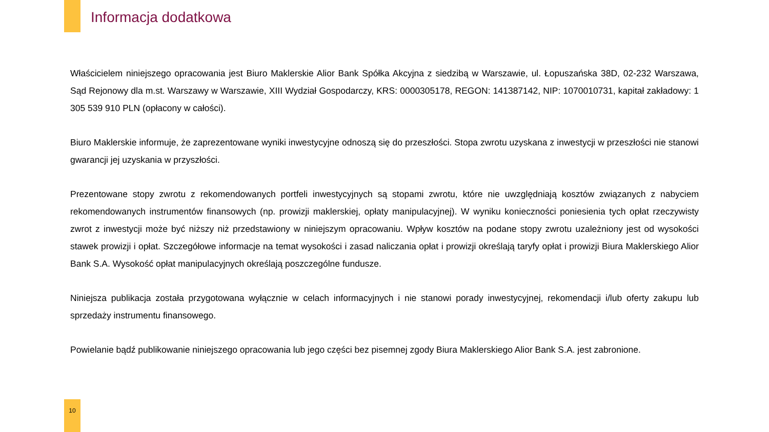Informacja dodatkowa
Właścicielem niniejszego opracowania jest Biuro Maklerskie Alior Bank Spółka Akcyjna z siedzibą w Warszawie, ul. Łopuszańska 38D, 02-232 Warszawa, Sąd Rejonowy dla m.st. Warszawy w Warszawie, XIII Wydział Gospodarczy, KRS: 0000305178, REGON: 141387142, NIP: 1070010731, kapitał zakładowy: 1 305 539 910 PLN (opłacony w całości).
Biuro Maklerskie informuje, że zaprezentowane wyniki inwestycyjne odnoszą się do przeszłości. Stopa zwrotu uzyskana z inwestycji w przeszłości nie stanowi gwarancji jej uzyskania w przyszłości.
Prezentowane stopy zwrotu z rekomendowanych portfeli inwestycyjnych są stopami zwrotu, które nie uwzględniają kosztów związanych z nabyciem rekomendowanych instrumentów finansowych (np. prowizji maklerskiej, opłaty manipulacyjnej). W wyniku konieczności poniesienia tych opłat rzeczywisty zwrot z inwestycji może być niższy niż przedstawiony w niniejszym opracowaniu. Wpływ kosztów na podane stopy zwrotu uzależniony jest od wysokości stawek prowizji i opłat. Szczegółowe informacje na temat wysokości i zasad naliczania opłat i prowizji określają taryfy opłat i prowizji Biura Maklerskiego Alior Bank S.A. Wysokość opłat manipulacyjnych określają poszczególne fundusze.
Niniejsza publikacja została przygotowana wyłącznie w celach informacyjnych i nie stanowi porady inwestycyjnej, rekomendacji i/lub oferty zakupu lub sprzedaży instrumentu finansowego.
Powielanie bądź publikowanie niniejszego opracowania lub jego części bez pisemnej zgody Biura Maklerskiego Alior Bank S.A. jest zabronione.
10